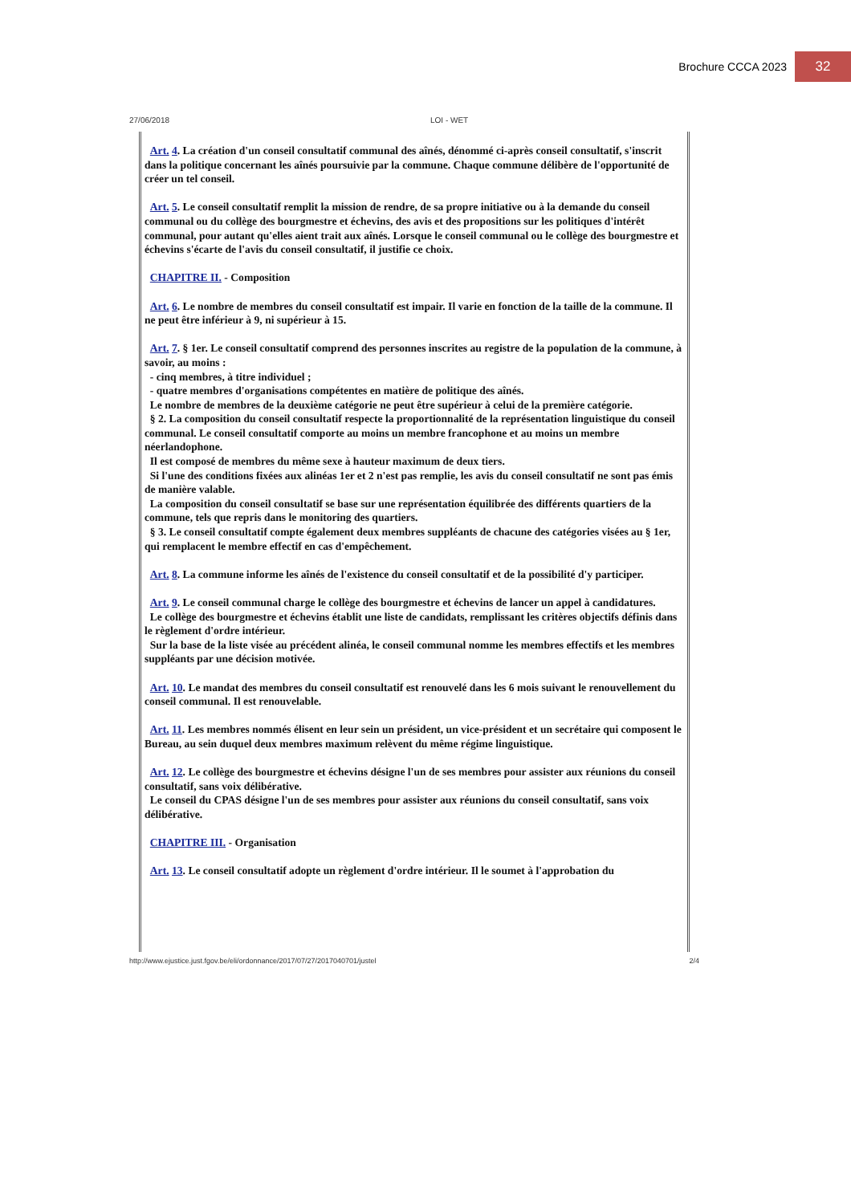Brochure CCCA 2023 32
27/06/2018 LOI - WET
Art. 4. La création d'un conseil consultatif communal des aînés, dénommé ci-après conseil consultatif, s'inscrit dans la politique concernant les aînés poursuivie par la commune. Chaque commune délibère de l'opportunité de créer un tel conseil.
Art. 5. Le conseil consultatif remplit la mission de rendre, de sa propre initiative ou à la demande du conseil communal ou du collège des bourgmestre et échevins, des avis et des propositions sur les politiques d'intérêt communal, pour autant qu'elles aient trait aux aînés. Lorsque le conseil communal ou le collège des bourgmestre et échevins s'écarte de l'avis du conseil consultatif, il justifie ce choix.
CHAPITRE II. - Composition
Art. 6. Le nombre de membres du conseil consultatif est impair. Il varie en fonction de la taille de la commune. Il ne peut être inférieur à 9, ni supérieur à 15.
Art. 7. § 1er. Le conseil consultatif comprend des personnes inscrites au registre de la population de la commune, à savoir, au moins :
- cinq membres, à titre individuel ;
- quatre membres d'organisations compétentes en matière de politique des aînés.
Le nombre de membres de la deuxième catégorie ne peut être supérieur à celui de la première catégorie.
§ 2. La composition du conseil consultatif respecte la proportionnalité de la représentation linguistique du conseil communal. Le conseil consultatif comporte au moins un membre francophone et au moins un membre néerlandophone.
Il est composé de membres du même sexe à hauteur maximum de deux tiers.
Si l'une des conditions fixées aux alinéas 1er et 2 n'est pas remplie, les avis du conseil consultatif ne sont pas émis de manière valable.
La composition du conseil consultatif se base sur une représentation équilibrée des différents quartiers de la commune, tels que repris dans le monitoring des quartiers.
§ 3. Le conseil consultatif compte également deux membres suppléants de chacune des catégories visées au § 1er, qui remplacent le membre effectif en cas d'empêchement.
Art. 8. La commune informe les aînés de l'existence du conseil consultatif et de la possibilité d'y participer.
Art. 9. Le conseil communal charge le collège des bourgmestre et échevins de lancer un appel à candidatures.
Le collège des bourgmestre et échevins établit une liste de candidats, remplissant les critères objectifs définis dans le règlement d'ordre intérieur.
Sur la base de la liste visée au précédent alinéa, le conseil communal nomme les membres effectifs et les membres suppléants par une décision motivée.
Art. 10. Le mandat des membres du conseil consultatif est renouvelé dans les 6 mois suivant le renouvellement du conseil communal. Il est renouvelable.
Art. 11. Les membres nommés élisent en leur sein un président, un vice-président et un secrétaire qui composent le Bureau, au sein duquel deux membres maximum relèvent du même régime linguistique.
Art. 12. Le collège des bourgmestre et échevins désigne l'un de ses membres pour assister aux réunions du conseil consultatif, sans voix délibérative.
Le conseil du CPAS désigne l'un de ses membres pour assister aux réunions du conseil consultatif, sans voix délibérative.
CHAPITRE III. - Organisation
Art. 13. Le conseil consultatif adopte un règlement d'ordre intérieur. Il le soumet à l'approbation du
http://www.ejustice.just.fgov.be/eli/ordonnance/2017/07/27/2017040701/justel 2/4